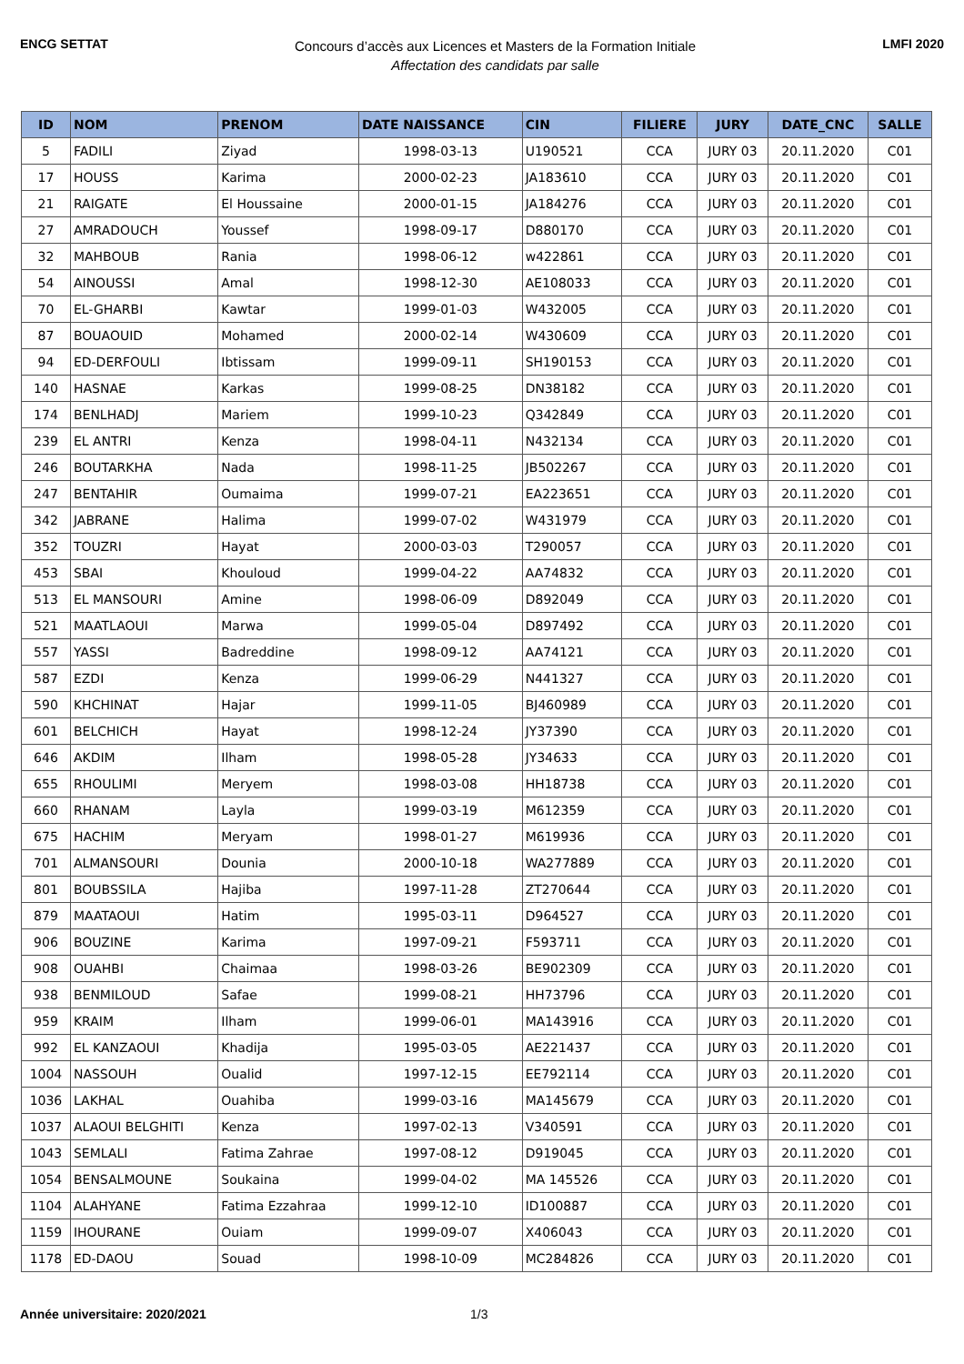ENCG SETTAT
Concours d’accès aux Licences et Masters de la Formation Initiale
Affectation des candidats par salle
LMFI 2020
| ID | NOM | PRENOM | DATE NAISSANCE | CIN | FILIERE | JURY | DATE_CNC | SALLE |
| --- | --- | --- | --- | --- | --- | --- | --- | --- |
| 5 | FADILI | Ziyad | 1998-03-13 | U190521 | CCA | JURY 03 | 20.11.2020 | C01 |
| 17 | HOUSS | Karima | 2000-02-23 | JA183610 | CCA | JURY 03 | 20.11.2020 | C01 |
| 21 | RAIGATE | El Houssaine | 2000-01-15 | JA184276 | CCA | JURY 03 | 20.11.2020 | C01 |
| 27 | AMRADOUCH | Youssef | 1998-09-17 | D880170 | CCA | JURY 03 | 20.11.2020 | C01 |
| 32 | MAHBOUB | Rania | 1998-06-12 | w422861 | CCA | JURY 03 | 20.11.2020 | C01 |
| 54 | AINOUSSI | Amal | 1998-12-30 | AE108033 | CCA | JURY 03 | 20.11.2020 | C01 |
| 70 | EL-GHARBI | Kawtar | 1999-01-03 | W432005 | CCA | JURY 03 | 20.11.2020 | C01 |
| 87 | BOUAOUID | Mohamed | 2000-02-14 | W430609 | CCA | JURY 03 | 20.11.2020 | C01 |
| 94 | ED-DERFOULI | Ibtissam | 1999-09-11 | SH190153 | CCA | JURY 03 | 20.11.2020 | C01 |
| 140 | HASNAE | Karkas | 1999-08-25 | DN38182 | CCA | JURY 03 | 20.11.2020 | C01 |
| 174 | BENLHADJ | Mariem | 1999-10-23 | Q342849 | CCA | JURY 03 | 20.11.2020 | C01 |
| 239 | EL ANTRI | Kenza | 1998-04-11 | N432134 | CCA | JURY 03 | 20.11.2020 | C01 |
| 246 | BOUTARKHA | Nada | 1998-11-25 | JB502267 | CCA | JURY 03 | 20.11.2020 | C01 |
| 247 | BENTAHIR | Oumaima | 1999-07-21 | EA223651 | CCA | JURY 03 | 20.11.2020 | C01 |
| 342 | JABRANE | Halima | 1999-07-02 | W431979 | CCA | JURY 03 | 20.11.2020 | C01 |
| 352 | TOUZRI | Hayat | 2000-03-03 | T290057 | CCA | JURY 03 | 20.11.2020 | C01 |
| 453 | SBAI | Khouloud | 1999-04-22 | AA74832 | CCA | JURY 03 | 20.11.2020 | C01 |
| 513 | EL MANSOURI | Amine | 1998-06-09 | D892049 | CCA | JURY 03 | 20.11.2020 | C01 |
| 521 | MAATLAOUI | Marwa | 1999-05-04 | D897492 | CCA | JURY 03 | 20.11.2020 | C01 |
| 557 | YASSI | Badreddine | 1998-09-12 | AA74121 | CCA | JURY 03 | 20.11.2020 | C01 |
| 587 | EZDI | Kenza | 1999-06-29 | N441327 | CCA | JURY 03 | 20.11.2020 | C01 |
| 590 | KHCHINAT | Hajar | 1999-11-05 | BJ460989 | CCA | JURY 03 | 20.11.2020 | C01 |
| 601 | BELCHICH | Hayat | 1998-12-24 | JY37390 | CCA | JURY 03 | 20.11.2020 | C01 |
| 646 | AKDIM | Ilham | 1998-05-28 | JY34633 | CCA | JURY 03 | 20.11.2020 | C01 |
| 655 | RHOULIMI | Meryem | 1998-03-08 | HH18738 | CCA | JURY 03 | 20.11.2020 | C01 |
| 660 | RHANAM | Layla | 1999-03-19 | M612359 | CCA | JURY 03 | 20.11.2020 | C01 |
| 675 | HACHIM | Meryam | 1998-01-27 | M619936 | CCA | JURY 03 | 20.11.2020 | C01 |
| 701 | ALMANSOURI | Dounia | 2000-10-18 | WA277889 | CCA | JURY 03 | 20.11.2020 | C01 |
| 801 | BOUBSSILA | Hajiba | 1997-11-28 | ZT270644 | CCA | JURY 03 | 20.11.2020 | C01 |
| 879 | MAATAOUI | Hatim | 1995-03-11 | D964527 | CCA | JURY 03 | 20.11.2020 | C01 |
| 906 | BOUZINE | Karima | 1997-09-21 | F593711 | CCA | JURY 03 | 20.11.2020 | C01 |
| 908 | OUAHBI | Chaimaa | 1998-03-26 | BE902309 | CCA | JURY 03 | 20.11.2020 | C01 |
| 938 | BENMILOUD | Safae | 1999-08-21 | HH73796 | CCA | JURY 03 | 20.11.2020 | C01 |
| 959 | KRAIM | Ilham | 1999-06-01 | MA143916 | CCA | JURY 03 | 20.11.2020 | C01 |
| 992 | EL KANZAOUI | Khadija | 1995-03-05 | AE221437 | CCA | JURY 03 | 20.11.2020 | C01 |
| 1004 | NASSOUH | Oualid | 1997-12-15 | EE792114 | CCA | JURY 03 | 20.11.2020 | C01 |
| 1036 | LAKHAL | Ouahiba | 1999-03-16 | MA145679 | CCA | JURY 03 | 20.11.2020 | C01 |
| 1037 | ALAOUI BELGHITI | Kenza | 1997-02-13 | V340591 | CCA | JURY 03 | 20.11.2020 | C01 |
| 1043 | SEMLALI | Fatima Zahrae | 1997-08-12 | D919045 | CCA | JURY 03 | 20.11.2020 | C01 |
| 1054 | BENSALMOUNE | Soukaina | 1999-04-02 | MA 145526 | CCA | JURY 03 | 20.11.2020 | C01 |
| 1104 | ALAHYANE | Fatima Ezzahraa | 1999-12-10 | ID100887 | CCA | JURY 03 | 20.11.2020 | C01 |
| 1159 | IHOURANE | Ouiam | 1999-09-07 | X406043 | CCA | JURY 03 | 20.11.2020 | C01 |
| 1178 | ED-DAOU | Souad | 1998-10-09 | MC284826 | CCA | JURY 03 | 20.11.2020 | C01 |
Année universitaire: 2020/2021 1/3